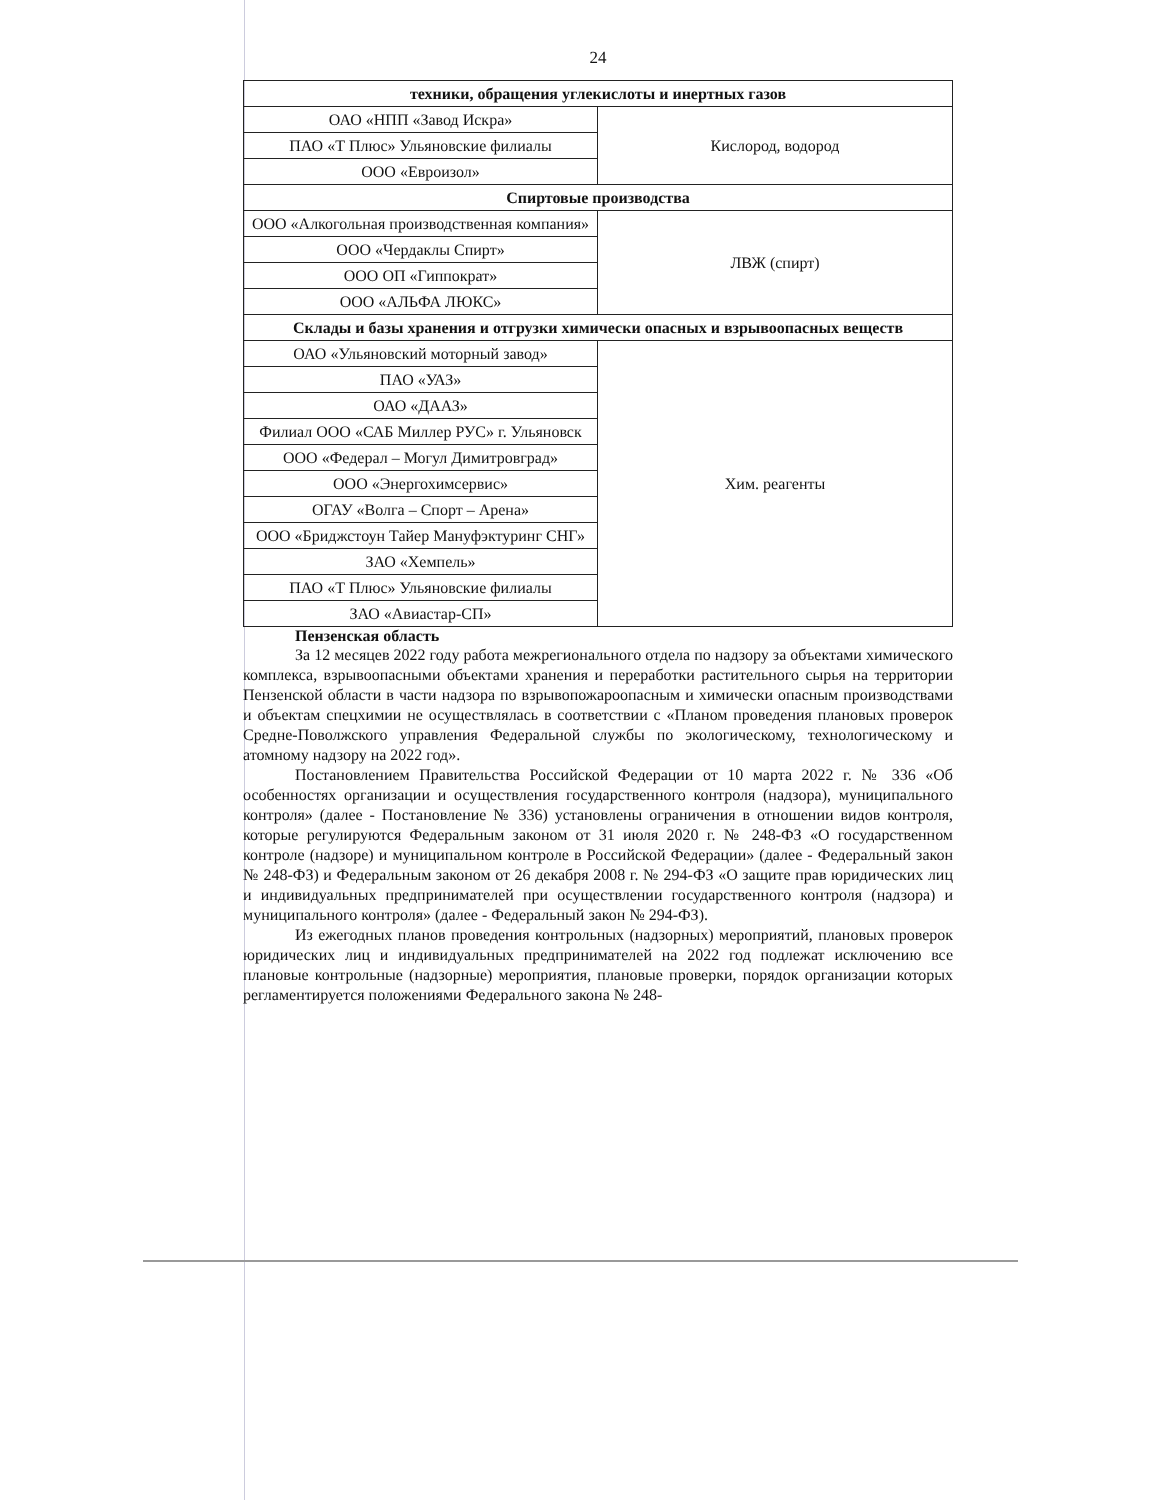24
| техники, обращения углекислоты и инертных газов | |
| ОАО «НПП «Завод Искра» | Кислород, водород |
| ПАО «Т Плюс» Ульяновские филиалы | |
| ООО «Евроизол» | |
| Спиртовые производства | |
| ООО «Алкогольная производственная компания» | ЛВЖ (спирт) |
| ООО «Чердаклы Спирт» | |
| ООО ОП «Гиппократ» | |
| ООО «АЛЬФА ЛЮКС» | |
| Склады и базы хранения и отгрузки химически опасных и взрывоопасных веществ | |
| ОАО «Ульяновский моторный завод» | Хим. реагенты |
| ПАО «УАЗ» | |
| ОАО «ДААЗ» | |
| Филиал ООО «САБ Миллер РУС» г. Ульяновск | |
| ООО «Федерал – Могул Димитровград» | |
| ООО «Энергохимсервис» | |
| ОГАУ «Волга – Спорт – Арена» | |
| ООО «Бриджстоун Тайер Мануфэктуринг СНГ» | |
| ЗАО «Хемпель» | |
| ПАО «Т Плюс» Ульяновские филиалы | |
| ЗАО «Авиастар-СП» | |
Пензенская область
За 12 месяцев 2022 году работа межрегионального отдела по надзору за объектами химического комплекса, взрывоопасными объектами хранения и переработки растительного сырья на территории Пензенской области в части надзора по взрывопожароопасным и химически опасным производствами и объектам спецхимии не осуществлялась в соответствии с «Планом проведения плановых проверок Средне-Поволжского управления Федеральной службы по экологическому, технологическому и атомному надзору на 2022 год».
Постановлением Правительства Российской Федерации от 10 марта 2022 г. № 336 «Об особенностях организации и осуществления государственного контроля (надзора), муниципального контроля» (далее - Постановление № 336) установлены ограничения в отношении видов контроля, которые регулируются Федеральным законом от 31 июля 2020 г. № 248-ФЗ «О государственном контроле (надзоре) и муниципальном контроле в Российской Федерации» (далее - Федеральный закон № 248-ФЗ) и Федеральным законом от 26 декабря 2008 г. № 294-ФЗ «О защите прав юридических лиц и индивидуальных предпринимателей при осуществлении государственного контроля (надзора) и муниципального контроля» (далее - Федеральный закон № 294-ФЗ).
Из ежегодных планов проведения контрольных (надзорных) мероприятий, плановых проверок юридических лиц и индивидуальных предпринимателей на 2022 год подлежат исключению все плановые контрольные (надзорные) мероприятия, плановые проверки, порядок организации которых регламентируется положениями Федерального закона № 248-